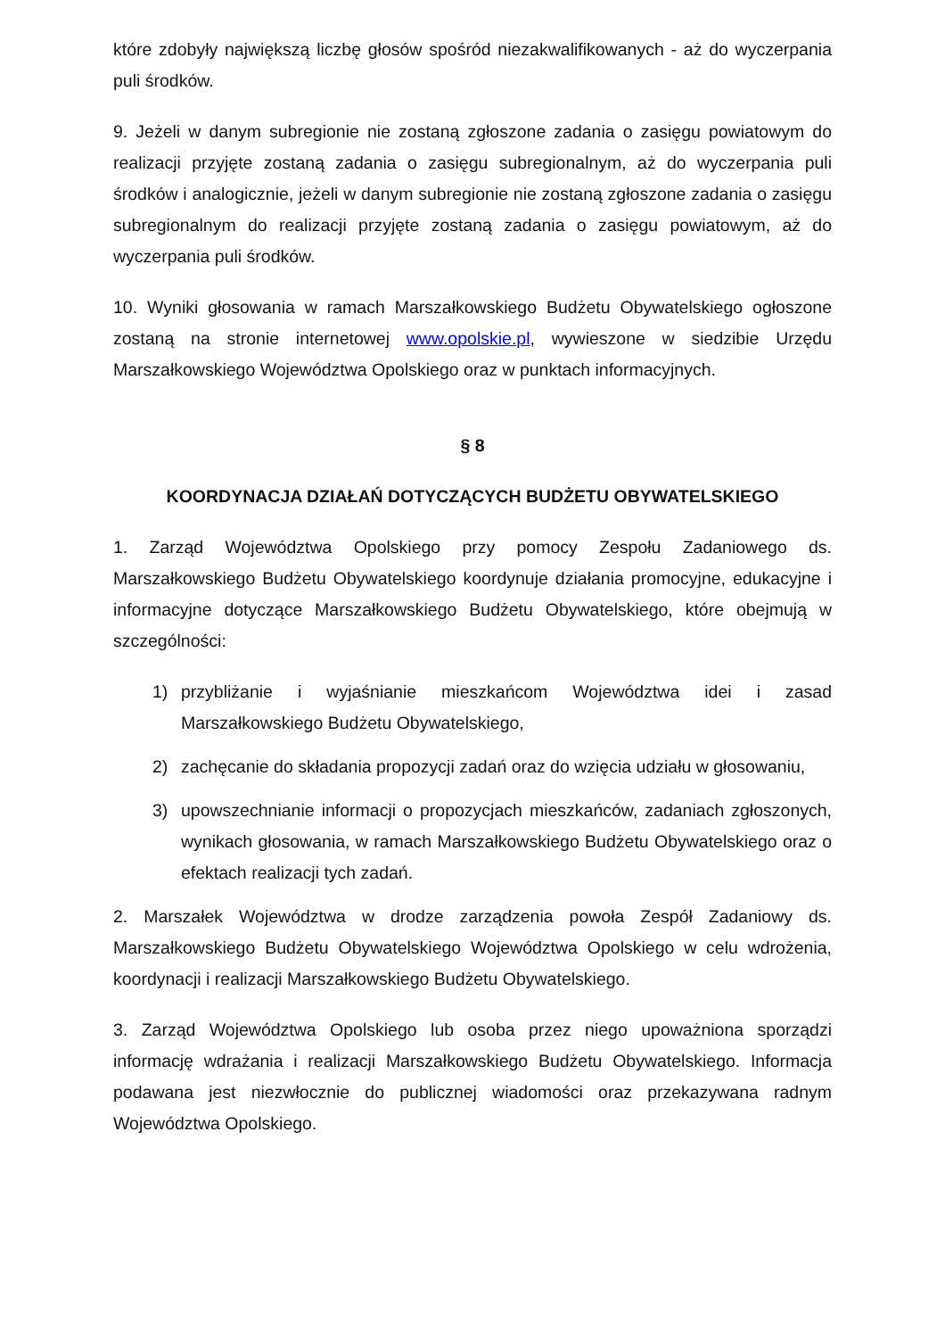które zdobyły największą liczbę głosów spośród niezakwalifikowanych - aż do wyczerpania puli środków.
9. Jeżeli w danym subregionie nie zostaną zgłoszone zadania o zasięgu powiatowym do realizacji przyjęte zostaną zadania o zasięgu subregionalnym, aż do wyczerpania puli środków i analogicznie, jeżeli w danym subregionie nie zostaną zgłoszone zadania o zasięgu subregionalnym do realizacji przyjęte zostaną zadania o zasięgu powiatowym, aż do wyczerpania puli środków.
10. Wyniki głosowania w ramach Marszałkowskiego Budżetu Obywatelskiego ogłoszone zostaną na stronie internetowej www.opolskie.pl, wywieszone w siedzibie Urzędu Marszałkowskiego Województwa Opolskiego oraz w punktach informacyjnych.
§ 8
KOORDYNACJA DZIAŁAŃ DOTYCZĄCYCH BUDŻETU OBYWATELSKIEGO
1. Zarząd Województwa Opolskiego przy pomocy Zespołu Zadaniowego ds. Marszałkowskiego Budżetu Obywatelskiego koordynuje działania promocyjne, edukacyjne i informacyjne dotyczące Marszałkowskiego Budżetu Obywatelskiego, które obejmują w szczególności:
1) przybliżanie i wyjaśnianie mieszkańcom Województwa idei i zasad Marszałkowskiego Budżetu Obywatelskiego,
2) zachęcanie do składania propozycji zadań oraz do wzięcia udziału w głosowaniu,
3) upowszechnianie informacji o propozycjach mieszkańców, zadaniach zgłoszonych, wynikach głosowania, w ramach Marszałkowskiego Budżetu Obywatelskiego oraz o efektach realizacji tych zadań.
2. Marszałek Województwa w drodze zarządzenia powoła Zespół Zadaniowy ds. Marszałkowskiego Budżetu Obywatelskiego Województwa Opolskiego w celu wdrożenia, koordynacji i realizacji Marszałkowskiego Budżetu Obywatelskiego.
3. Zarząd Województwa Opolskiego lub osoba przez niego upoważniona sporządzi informację wdrażania i realizacji Marszałkowskiego Budżetu Obywatelskiego. Informacja podawana jest niezwłocznie do publicznej wiadomości oraz przekazywana radnym Województwa Opolskiego.